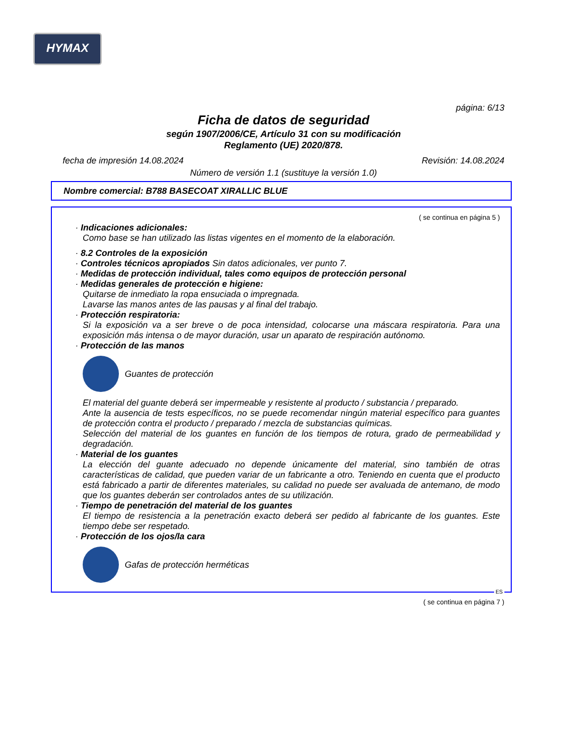HYMAX
página: 6/13
Ficha de datos de seguridad
según 1907/2006/CE, Artículo 31 con su modificación
Reglamento (UE) 2020/878.
fecha de impresión 14.08.2024 Revisión: 14.08.2024
Número de versión 1.1 (sustituye la versión 1.0)
Nombre comercial: B788 BASECOAT XIRALLIC BLUE
( se continua en página 5 )
· Indicaciones adicionales:
Como base se han utilizado las listas vigentes en el momento de la elaboración.
· 8.2 Controles de la exposición
· Controles técnicos apropiados Sin datos adicionales, ver punto 7.
· Medidas de protección individual, tales como equipos de protección personal
· Medidas generales de protección e higiene:
Quitarse de inmediato la ropa ensuciada o impregnada.
Lavarse las manos antes de las pausas y al final del trabajo.
· Protección respiratoria:
Si la exposición va a ser breve o de poca intensidad, colocarse una máscara respiratoria. Para una exposición más intensa o de mayor duración, usar un aparato de respiración autónomo.
· Protección de las manos
Guantes de protección
El material del guante deberá ser impermeable y resistente al producto / substancia / preparado.
Ante la ausencia de tests específicos, no se puede recomendar ningún material específico para guantes de protección contra el producto / preparado / mezcla de substancias químicas.
Selección del material de los guantes en función de los tiempos de rotura, grado de permeabilidad y degradación.
· Material de los guantes
La elección del guante adecuado no depende únicamente del material, sino también de otras características de calidad, que pueden variar de un fabricante a otro. Teniendo en cuenta que el producto está fabricado a partir de diferentes materiales, su calidad no puede ser avaluada de antemano, de modo que los guantes deberán ser controlados antes de su utilización.
· Tiempo de penetración del material de los guantes
El tiempo de resistencia a la penetración exacto deberá ser pedido al fabricante de los guantes. Este tiempo debe ser respetado.
· Protección de los ojos/la cara
Gafas de protección herméticas
ES
( se continua en página 7 )